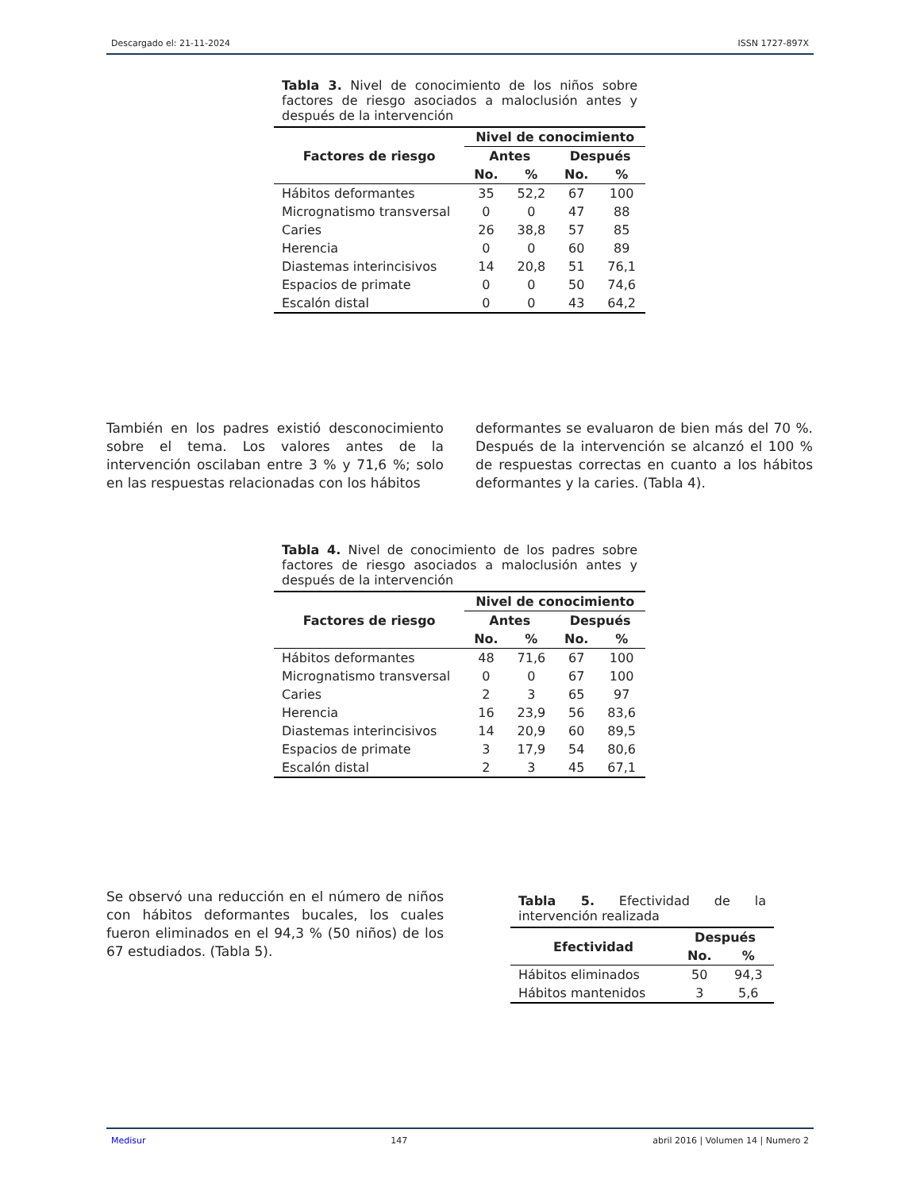Descargado el: 21-11-2024 ISSN 1727-897X
Tabla 3. Nivel de conocimiento de los niños sobre factores de riesgo asociados a maloclusión antes y después de la intervención
| Factores de riesgo | Nivel de conocimiento | | | |
| --- | --- | --- | --- | --- |
| | Antes | | Después | |
| | No. | % | No. | % |
| Hábitos deformantes | 35 | 52,2 | 67 | 100 |
| Micrognatismo transversal | 0 | 0 | 47 | 88 |
| Caries | 26 | 38,8 | 57 | 85 |
| Herencia | 0 | 0 | 60 | 89 |
| Diastemas interincisivos | 14 | 20,8 | 51 | 76,1 |
| Espacios de primate | 0 | 0 | 50 | 74,6 |
| Escalón distal | 0 | 0 | 43 | 64,2 |
También en los padres existió desconocimiento sobre el tema. Los valores antes de la intervención oscilaban entre 3 % y 71,6 %; solo en las respuestas relacionadas con los hábitos
deformantes se evaluaron de bien más del 70 %. Después de la intervención se alcanzó el 100 % de respuestas correctas en cuanto a los hábitos deformantes y la caries. (Tabla 4).
Tabla 4. Nivel de conocimiento de los padres sobre factores de riesgo asociados a maloclusión antes y después de la intervención
| Factores de riesgo | Nivel de conocimiento | | | |
| --- | --- | --- | --- | --- |
| | Antes | | Después | |
| | No. | % | No. | % |
| Hábitos deformantes | 48 | 71,6 | 67 | 100 |
| Micrognatismo transversal | 0 | 0 | 67 | 100 |
| Caries | 2 | 3 | 65 | 97 |
| Herencia | 16 | 23,9 | 56 | 83,6 |
| Diastemas interincisivos | 14 | 20,9 | 60 | 89,5 |
| Espacios de primate | 3 | 17,9 | 54 | 80,6 |
| Escalón distal | 2 | 3 | 45 | 67,1 |
Se observó una reducción en el número de niños con hábitos deformantes bucales, los cuales fueron eliminados en el 94,3 % (50 niños) de los 67 estudiados. (Tabla 5).
Tabla 5. Efectividad de la intervención realizada
| Efectividad | Después | |
| --- | --- | --- |
| | No. | % |
| Hábitos eliminados | 50 | 94,3 |
| Hábitos mantenidos | 3 | 5,6 |
Medisur 147 abril 2016 | Volumen 14 | Numero 2